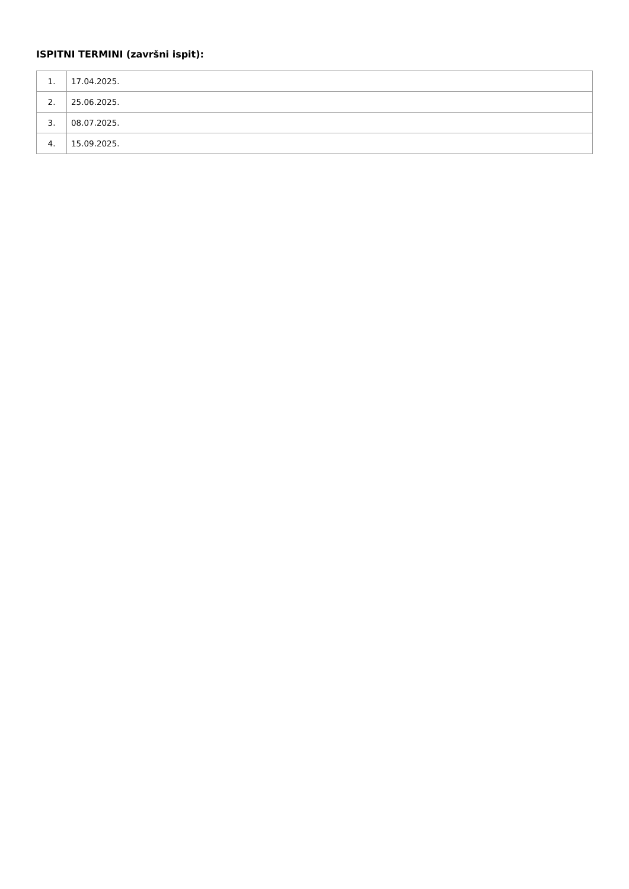ISPITNI TERMINI (završni ispit):
| 1. | 17.04.2025. |
| 2. | 25.06.2025. |
| 3. | 08.07.2025. |
| 4. | 15.09.2025. |